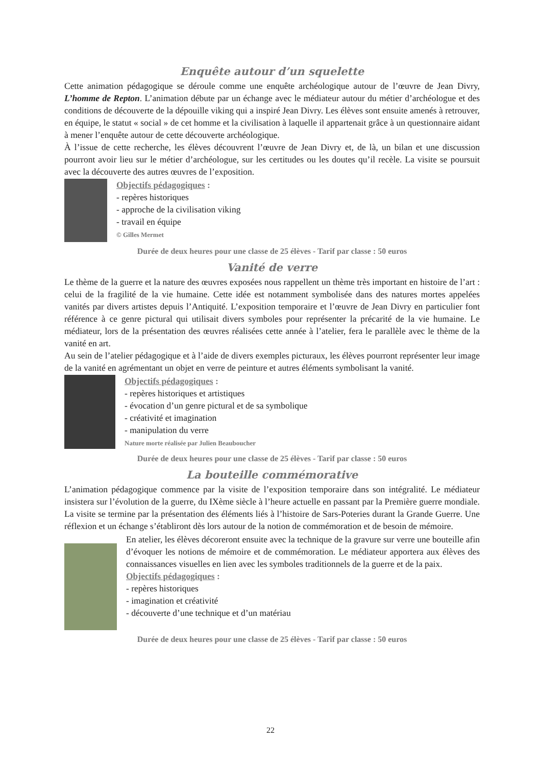Enquête autour d’un squelette
Cette animation pédagogique se déroule comme une enquête archéologique autour de l’œuvre de Jean Divry, L’homme de Repton. L’animation débute par un échange avec le médiateur autour du métier d’archéologue et des conditions de découverte de la dépouille viking qui a inspiré Jean Divry. Les élèves sont ensuite amenés à retrouver, en équipe, le statut « social » de cet homme et la civilisation à laquelle il appartenait grâce à un questionnaire aidant à mener l’enquête autour de cette découverte archéologique.
À l’issue de cette recherche, les élèves découvrent l’œuvre de Jean Divry et, de là, un bilan et une discussion pourront avoir lieu sur le métier d’archéologue, sur les certitudes ou les doutes qu’il recèle. La visite se poursuit avec la découverte des autres œuvres de l’exposition.
Objectifs pédagogiques :
- repères historiques
- approche de la civilisation viking
- travail en équipe
© Gilles Mermet
Durée de deux heures pour une classe de 25 élèves - Tarif par classe : 50 euros
Vanité de verre
Le thème de la guerre et la nature des œuvres exposées nous rappellent un thème très important en histoire de l’art : celui de la fragilité de la vie humaine. Cette idée est notamment symbolisée dans des natures mortes appelées vanités par divers artistes depuis l’Antiquité. L’exposition temporaire et l’œuvre de Jean Divry en particulier font référence à ce genre pictural qui utilisait divers symboles pour représenter la précarité de la vie humaine. Le médiateur, lors de la présentation des œuvres réalisées cette année à l’atelier, fera le parallèle avec le thème de la vanité en art.
Au sein de l’atelier pédagogique et à l’aide de divers exemples picturaux, les élèves pourront représenter leur image de la vanité en agrémentant un objet en verre de peinture et autres éléments symbolisant la vanité.
Objectifs pédagogiques :
- repères historiques et artistiques
- évocation d’un genre pictural et de sa symbolique
- créativité et imagination
- manipulation du verre
Nature morte réalisée par Julien Beauboucher
Durée de deux heures pour une classe de 25 élèves - Tarif par classe : 50 euros
La bouteille commémorative
L’animation pédagogique commence par la visite de l’exposition temporaire dans son intégralité. Le médiateur insistera sur l’évolution de la guerre, du IXème siècle à l’heure actuelle en passant par la Première guerre mondiale. La visite se termine par la présentation des éléments liés à l’histoire de Sars-Poteries durant la Grande Guerre. Une réflexion et un échange s’établiront dès lors autour de la notion de commémoration et de besoin de mémoire.
En atelier, les élèves décoreront ensuite avec la technique de la gravure sur verre une bouteille afin d’évoquer les notions de mémoire et de commémoration. Le médiateur apportera aux élèves des connaissances visuelles en lien avec les symboles traditionnels de la guerre et de la paix.
Objectifs pédagogiques :
- repères historiques
- imagination et créativité
- découverte d’une technique et d’un matériau
Durée de deux heures pour une classe de 25 élèves - Tarif par classe : 50 euros
22